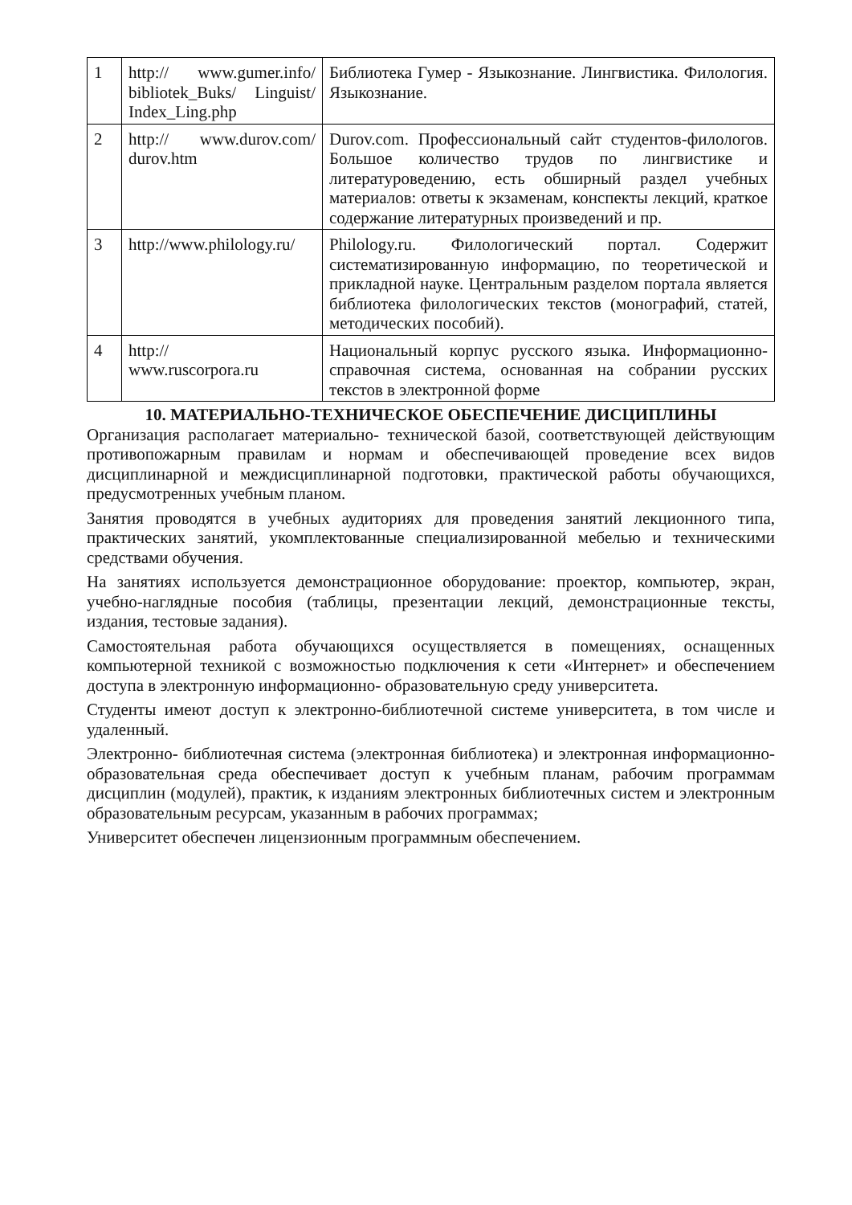| 1 | http:// www.gumer.info/ bibliotek_Buks/ Linguist/ Index_Ling.php | Библиотека Гумер - Языкознание. Лингвистика. Филология. Языкознание. |
| 2 | http:// www.durov.com/ durov.htm | Durov.com. Профессиональный сайт студентов-филологов. Большое количество трудов по лингвистике и литературоведению, есть обширный раздел учебных материалов: ответы к экзаменам, конспекты лекций, краткое содержание литературных произведений и пр. |
| 3 | http://www.philology.ru/ | Philology.ru. Филологический портал. Содержит систематизированную информацию, по теоретической и прикладной науке. Центральным разделом портала является библиотека филологических текстов (монографий, статей, методических пособий). |
| 4 | http:// www.ruscorpora.ru | Национальный корпус русского языка. Информационно- справочная система, основанная на собрании русских текстов в электронной форме |
10. МАТЕРИАЛЬНО-ТЕХНИЧЕСКОЕ ОБЕСПЕЧЕНИЕ ДИСЦИПЛИНЫ
Организация располагает материально- технической базой, соответствующей действующим противопожарным правилам и нормам и обеспечивающей проведение всех видов дисциплинарной и междисциплинарной подготовки, практической работы обучающихся, предусмотренных учебным планом.
Занятия проводятся в учебных аудиториях для проведения занятий лекционного типа, практических занятий, укомплектованные специализированной мебелью и техническими средствами обучения.
На занятиях используется демонстрационное оборудование: проектор, компьютер, экран, учебно-наглядные пособия (таблицы, презентации лекций, демонстрационные тексты, издания, тестовые задания).
Самостоятельная работа обучающихся осуществляется в помещениях, оснащенных компьютерной техникой с возможностью подключения к сети «Интернет» и обеспечением доступа в электронную информационно- образовательную среду университета.
Студенты имеют доступ к электронно-библиотечной системе университета, в том числе и удаленный.
Электронно- библиотечная система (электронная библиотека) и электронная информационно- образовательная среда обеспечивает доступ к учебным планам, рабочим программам дисциплин (модулей), практик, к изданиям электронных библиотечных систем и электронным образовательным ресурсам, указанным в рабочих программах;
Университет обеспечен лицензионным программным обеспечением.